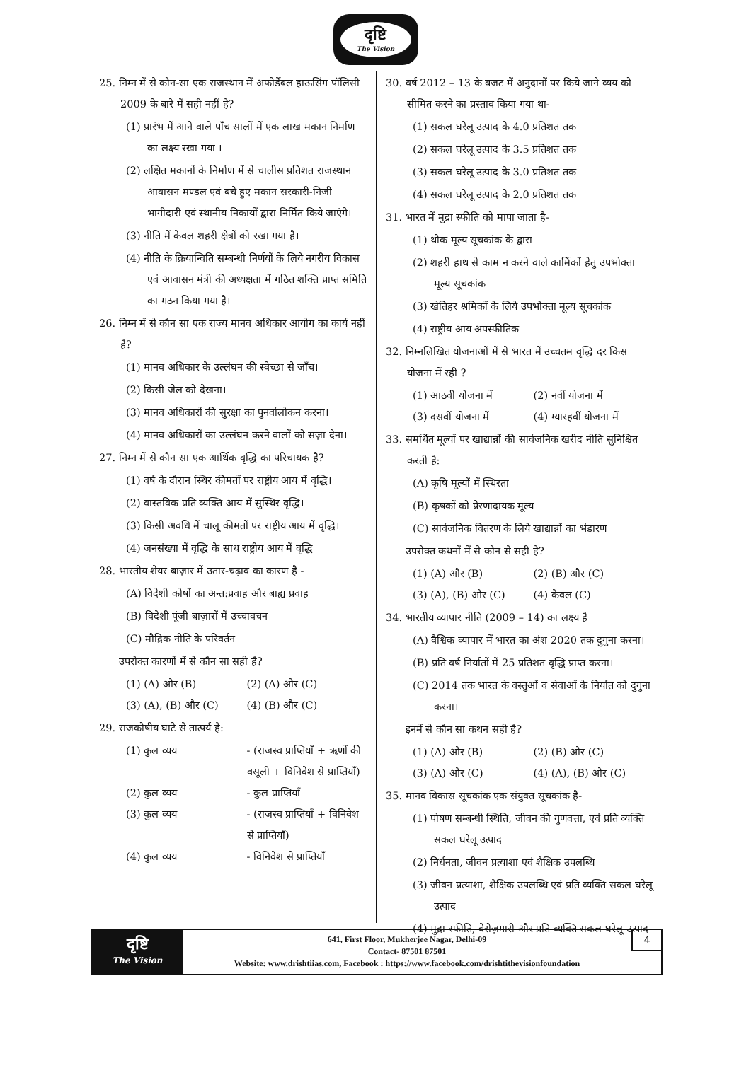दृष्टि
The Vision
25. निम्न में से कौन-सा एक राजस्थान में अफोर्डेबल हाऊसिंग पॉलिसी 2009 के बारे में सही नहीं है?
(1) प्रारंभ में आने वाले पाँच सालों में एक लाख मकान निर्माण का लक्ष्य रखा गया ।
(2) लक्षित मकानों के निर्माण में से चालीस प्रतिशत राजस्थान आवासन मण्डल एवं बचे हुए मकान सरकारी-निजी भागीदारी एवं स्थानीय निकायों द्वारा निर्मित किये जाएंगे।
(3) नीति में केवल शहरी क्षेत्रों को रखा गया है।
(4) नीति के क्रियान्विति सम्बन्धी निर्णयों के लिये नगरीय विकास एवं आवासन मंत्री की अध्यक्षता में गठित शक्ति प्राप्त समिति का गठन किया गया है।
26. निम्न में से कौन सा एक राज्य मानव अधिकार आयोग का कार्य नहीं है?
(1) मानव अधिकार के उल्लंघन की स्वेच्छा से जाँच।
(2) किसी जेल को देखना।
(3) मानव अधिकारों की सुरक्षा का पुनर्वालोकन करना।
(4) मानव अधिकारों का उल्लंघन करने वालों को सज़ा देना।
27. निम्न में से कौन सा एक आर्थिक वृद्धि का परिचायक है?
(1) वर्ष के दौरान स्थिर कीमतों पर राष्ट्रीय आय में वृद्धि।
(2) वास्तविक प्रति व्यक्ति आय में सुस्थिर वृद्धि।
(3) किसी अवधि में चालू कीमतों पर राष्ट्रीय आय में वृद्धि।
(4) जनसंख्या में वृद्धि के साथ राष्ट्रीय आय में वृद्धि
28. भारतीय शेयर बाज़ार में उतार-चढ़ाव का कारण है -
(A) विदेशी कोषों का अन्त:प्रवाह और बाह्य प्रवाह
(B) विदेशी पूंजी बाज़ारों में उच्चावचन
(C) मौद्रिक नीति के परिवर्तन
उपरोक्त कारणों में से कौन सा सही है?
(1) (A) और (B) (2) (A) और (C)
(3) (A), (B) और (C) (4) (B) और (C)
29. राजकोषीय घाटे से तात्पर्य है:
(1) कुल व्यय - (राजस्व प्राप्तियाँ + ऋणों की वसूली + विनिवेश से प्राप्तियाँ)
(2) कुल व्यय - कुल प्राप्तियाँ
(3) कुल व्यय - (राजस्व प्राप्तियाँ + विनिवेश से प्राप्तियाँ)
(4) कुल व्यय - विनिवेश से प्राप्तियाँ
30. वर्ष 2012 – 13 के बजट में अनुदानों पर किये जाने व्यय को सीमित करने का प्रस्ताव किया गया था-
(1) सकल घरेलू उत्पाद के 4.0 प्रतिशत तक
(2) सकल घरेलू उत्पाद के 3.5 प्रतिशत तक
(3) सकल घरेलू उत्पाद के 3.0 प्रतिशत तक
(4) सकल घरेलू उत्पाद के 2.0 प्रतिशत तक
31. भारत में मुद्रा स्फीति को मापा जाता है-
(1) थोक मूल्य सूचकांक के द्वारा
(2) शहरी हाथ से काम न करने वाले कार्मिकों हेतु उपभोक्ता मूल्य सूचकांक
(3) खेतिहर श्रमिकों के लिये उपभोक्ता मूल्य सूचकांक
(4) राष्ट्रीय आय अपस्फीतिक
32. निम्नलिखित योजनाओं में से भारत में उच्चतम वृद्धि दर किस योजना में रही ?
(1) आठवी योजना में (2) नवीं योजना में
(3) दसवीं योजना में (4) ग्यारहवीं योजना में
33. समर्थित मूल्यों पर खाद्यान्नों की सार्वजनिक खरीद नीति सुनिश्चित करती है:
(A) कृषि मूल्यों में स्थिरता
(B) कृषकों को प्रेरणादायक मूल्य
(C) सार्वजनिक वितरण के लिये खाद्यान्नों का भंडारण
उपरोक्त कथनों में से कौन से सही है?
(1) (A) और (B) (2) (B) और (C)
(3) (A), (B) और (C) (4) केवल (C)
34. भारतीय व्यापार नीति (2009 – 14) का लक्ष्य है
(A) वैश्विक व्यापार में भारत का अंश 2020 तक दुगुना करना।
(B) प्रति वर्ष निर्यातों में 25 प्रतिशत वृद्धि प्राप्त करना।
(C) 2014 तक भारत के वस्तुओं व सेवाओं के निर्यात को दुगुना करना।
इनमें से कौन सा कथन सही है?
(1) (A) और (B) (2) (B) और (C)
(3) (A) और (C) (4) (A), (B) और (C)
35. मानव विकास सूचकांक एक संयुक्त सूचकांक है-
(1) पोषण सम्बन्धी स्थिति, जीवन की गुणवत्ता, एवं प्रति व्यक्ति सकल घरेलू उत्पाद
(2) निर्धनता, जीवन प्रत्याशा एवं शैक्षिक उपलब्धि
(3) जीवन प्रत्याशा, शैक्षिक उपलब्धि एवं प्रति व्यक्ति सकल घरेलू उत्पाद
(4) मुद्रा स्फीति, बेरोज़गारी और प्रति व्यक्ति सकल घरेलू उत्पाद
दृष्टि
The Vision
641, First Floor, Mukherjee Nagar, Delhi-09
Contact- 87501 87501
Website: www.drishtiias.com, Facebook : https://www.facebook.com/drishtithevisionfoundation
4